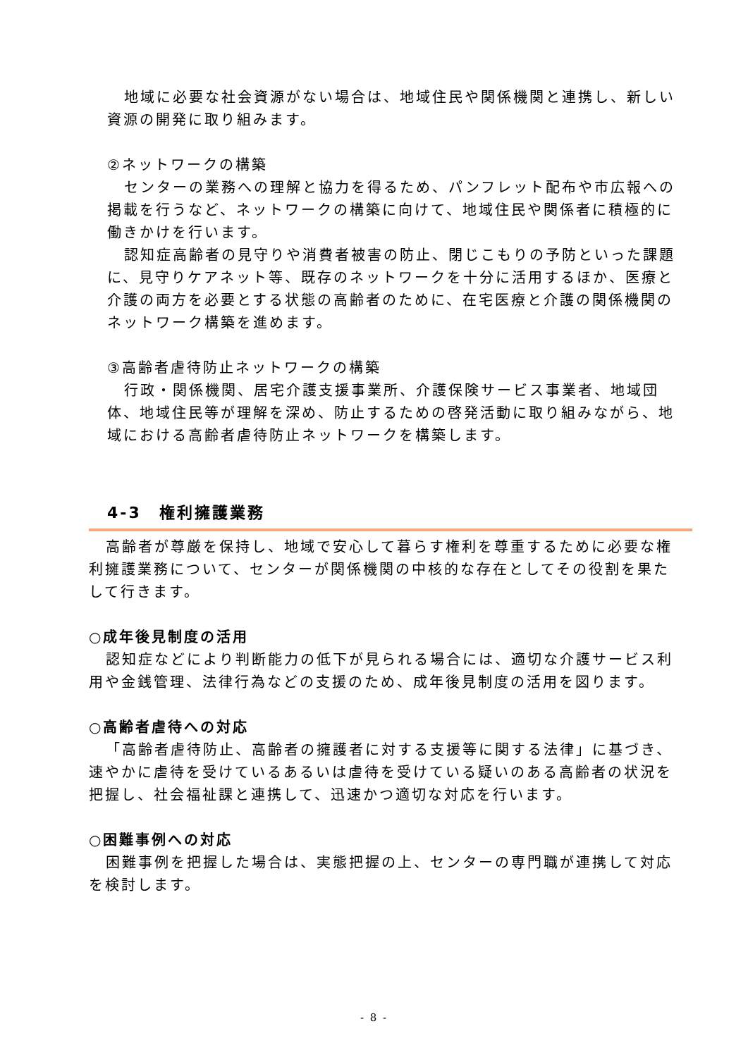地域に必要な社会資源がない場合は、地域住民や関係機関と連携し、新しい資源の開発に取り組みます。
②ネットワークの構築
センターの業務への理解と協力を得るため、パンフレット配布や市広報への掲載を行うなど、ネットワークの構築に向けて、地域住民や関係者に積極的に働きかけを行います。
認知症高齢者の見守りや消費者被害の防止、閉じこもりの予防といった課題に、見守りケアネット等、既存のネットワークを十分に活用するほか、医療と介護の両方を必要とする状態の高齢者のために、在宅医療と介護の関係機関のネットワーク構築を進めます。
③高齢者虐待防止ネットワークの構築
行政・関係機関、居宅介護支援事業所、介護保険サービス事業者、地域団体、地域住民等が理解を深め、防止するための啓発活動に取り組みながら、地域における高齢者虐待防止ネットワークを構築します。
4-3　権利擁護業務
高齢者が尊厳を保持し、地域で安心して暮らす権利を尊重するために必要な権利擁護業務について、センターが関係機関の中核的な存在としてその役割を果たして行きます。
○成年後見制度の活用
認知症などにより判断能力の低下が見られる場合には、適切な介護サービス利用や金銭管理、法律行為などの支援のため、成年後見制度の活用を図ります。
○高齢者虐待への対応
「高齢者虐待防止、高齢者の擁護者に対する支援等に関する法律」に基づき、速やかに虐待を受けているあるいは虐待を受けている疑いのある高齢者の状況を把握し、社会福祉課と連携して、迅速かつ適切な対応を行います。
○困難事例への対応
困難事例を把握した場合は、実態把握の上、センターの専門職が連携して対応を検討します。
- 8 -